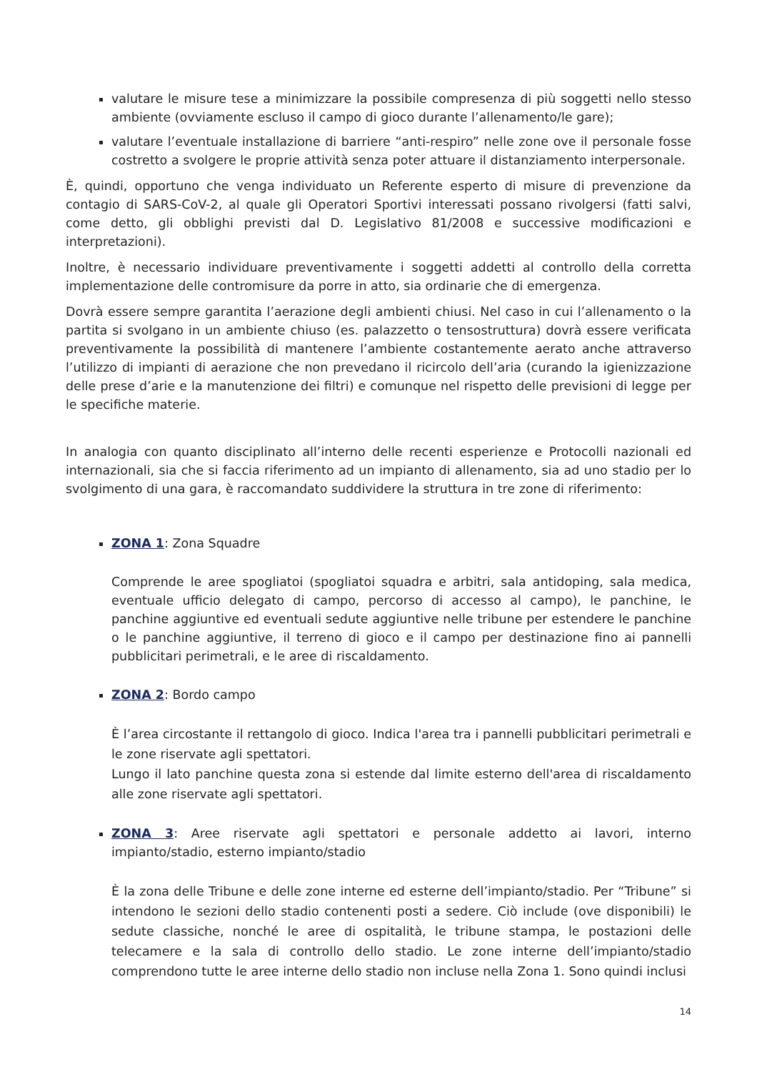valutare le misure tese a minimizzare la possibile compresenza di più soggetti nello stesso ambiente (ovviamente escluso il campo di gioco durante l’allenamento/le gare);
valutare l’eventuale installazione di barriere “anti-respiro” nelle zone ove il personale fosse costretto a svolgere le proprie attività senza poter attuare il distanziamento interpersonale.
È, quindi, opportuno che venga individuato un Referente esperto di misure di prevenzione da contagio di SARS-CoV-2, al quale gli Operatori Sportivi interessati possano rivolgersi (fatti salvi, come detto, gli obblighi previsti dal D. Legislativo 81/2008 e successive modificazioni e interpretazioni).
Inoltre, è necessario individuare preventivamente i soggetti addetti al controllo della corretta implementazione delle contromisure da porre in atto, sia ordinarie che di emergenza.
Dovrà essere sempre garantita l’aerazione degli ambienti chiusi. Nel caso in cui l’allenamento o la partita si svolgano in un ambiente chiuso (es. palazzetto o tensostruttura) dovrà essere verificata preventivamente la possibilità di mantenere l’ambiente costantemente aerato anche attraverso l’utilizzo di impianti di aerazione che non prevedano il ricircolo dell’aria (curando la igienizzazione delle prese d’arie e la manutenzione dei filtri) e comunque nel rispetto delle previsioni di legge per le specifiche materie.
In analogia con quanto disciplinato all’interno delle recenti esperienze e Protocolli nazionali ed internazionali, sia che si faccia riferimento ad un impianto di allenamento, sia ad uno stadio per lo svolgimento di una gara, è raccomandato suddividere la struttura in tre zone di riferimento:
ZONA 1: Zona Squadre
Comprende le aree spogliatoi (spogliatoi squadra e arbitri, sala antidoping, sala medica, eventuale ufficio delegato di campo, percorso di accesso al campo), le panchine, le panchine aggiuntive ed eventuali sedute aggiuntive nelle tribune per estendere le panchine o le panchine aggiuntive, il terreno di gioco e il campo per destinazione fino ai pannelli pubblicitari perimetrali, e le aree di riscaldamento.
ZONA 2: Bordo campo
È l’area circostante il rettangolo di gioco. Indica l'area tra i pannelli pubblicitari perimetrali e le zone riservate agli spettatori.
Lungo il lato panchine questa zona si estende dal limite esterno dell'area di riscaldamento alle zone riservate agli spettatori.
ZONA 3: Aree riservate agli spettatori e personale addetto ai lavori, interno impianto/stadio, esterno impianto/stadio
È la zona delle Tribune e delle zone interne ed esterne dell’impianto/stadio. Per “Tribune” si intendono le sezioni dello stadio contenenti posti a sedere. Ciò include (ove disponibili) le sedute classiche, nonché le aree di ospitalità, le tribune stampa, le postazioni delle telecamere e la sala di controllo dello stadio. Le zone interne dell’impianto/stadio comprendono tutte le aree interne dello stadio non incluse nella Zona 1. Sono quindi inclusi
14